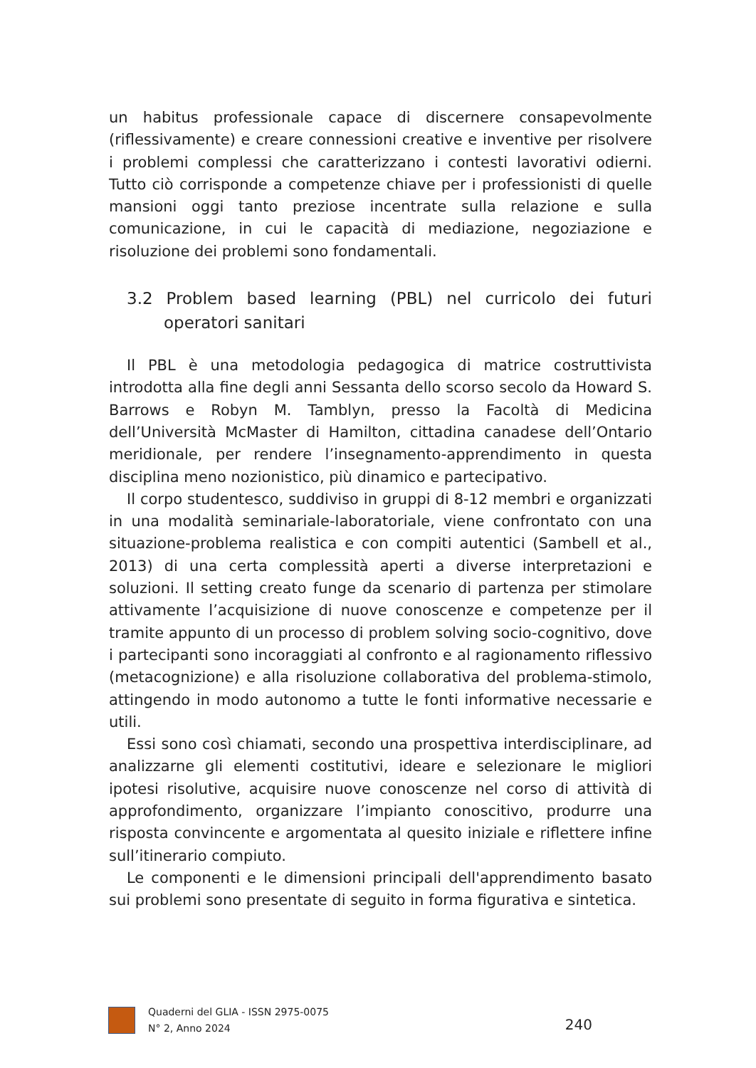un habitus professionale capace di discernere consapevolmente (riflessivamente) e creare connessioni creative e inventive per risolvere i problemi complessi che caratterizzano i contesti lavorativi odierni. Tutto ciò corrisponde a competenze chiave per i professionisti di quelle mansioni oggi tanto preziose incentrate sulla relazione e sulla comunicazione, in cui le capacità di mediazione, negoziazione e risoluzione dei problemi sono fondamentali.
3.2 Problem based learning (PBL) nel curricolo dei futuri operatori sanitari
Il PBL è una metodologia pedagogica di matrice costruttivista introdotta alla fine degli anni Sessanta dello scorso secolo da Howard S. Barrows e Robyn M. Tamblyn, presso la Facoltà di Medicina dell’Università McMaster di Hamilton, cittadina canadese dell’Ontario meridionale, per rendere l’insegnamento-apprendimento in questa disciplina meno nozionistico, più dinamico e partecipativo.
Il corpo studentesco, suddiviso in gruppi di 8-12 membri e organizzati in una modalità seminariale-laboratoriale, viene confrontato con una situazione-problema realistica e con compiti autentici (Sambell et al., 2013) di una certa complessità aperti a diverse interpretazioni e soluzioni. Il setting creato funge da scenario di partenza per stimolare attivamente l’acquisizione di nuove conoscenze e competenze per il tramite appunto di un processo di problem solving socio-cognitivo, dove i partecipanti sono incoraggiati al confronto e al ragionamento riflessivo (metacognizione) e alla risoluzione collaborativa del problema-stimolo, attingendo in modo autonomo a tutte le fonti informative necessarie e utili.
Essi sono così chiamati, secondo una prospettiva interdisciplinare, ad analizzarne gli elementi costitutivi, ideare e selezionare le migliori ipotesi risolutive, acquisire nuove conoscenze nel corso di attività di approfondimento, organizzare l’impianto conoscitivo, produrre una risposta convincente e argomentata al quesito iniziale e riflettere infine sull’itinerario compiuto.
Le componenti e le dimensioni principali dell'apprendimento basato sui problemi sono presentate di seguito in forma figurativa e sintetica.
Quaderni del GLIA - ISSN 2975-0075
N° 2, Anno 2024
240